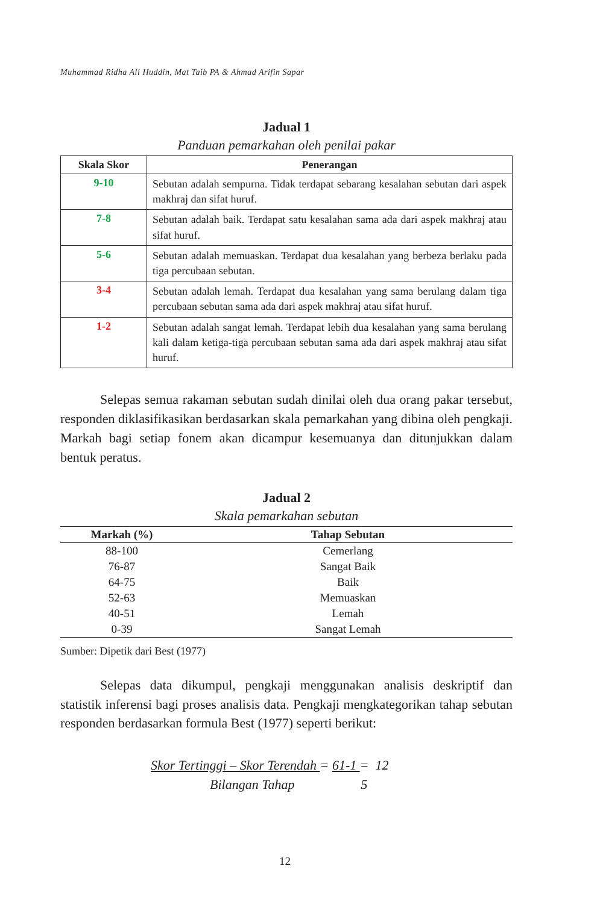Muhammad Ridha Ali Huddin, Mat Taib PA & Ahmad Arifin Sapar
Jadual 1
Panduan pemarkahan oleh penilai pakar
| Skala Skor | Penerangan |
| --- | --- |
| 9-10 | Sebutan adalah sempurna. Tidak terdapat sebarang kesalahan sebutan dari aspek makhraj dan sifat huruf. |
| 7-8 | Sebutan adalah baik. Terdapat satu kesalahan sama ada dari aspek makhraj atau sifat huruf. |
| 5-6 | Sebutan adalah memuaskan. Terdapat dua kesalahan yang berbeza berlaku pada tiga percubaan sebutan. |
| 3-4 | Sebutan adalah lemah. Terdapat dua kesalahan yang sama berulang dalam tiga percubaan sebutan sama ada dari aspek makhraj atau sifat huruf. |
| 1-2 | Sebutan adalah sangat lemah. Terdapat lebih dua kesalahan yang sama berulang kali dalam ketiga-tiga percubaan sebutan sama ada dari aspek makhraj atau sifat huruf. |
Selepas semua rakaman sebutan sudah dinilai oleh dua orang pakar tersebut, responden diklasifikasikan berdasarkan skala pemarkahan yang dibina oleh pengkaji. Markah bagi setiap fonem akan dicampur kesemuanya dan ditunjukkan dalam bentuk peratus.
Jadual 2
Skala pemarkahan sebutan
| Markah (%) | Tahap Sebutan |
| --- | --- |
| 88-100 | Cemerlang |
| 76-87 | Sangat Baik |
| 64-75 | Baik |
| 52-63 | Memuaskan |
| 40-51 | Lemah |
| 0-39 | Sangat Lemah |
Sumber: Dipetik dari Best (1977)
Selepas data dikumpul, pengkaji menggunakan analisis deskriptif dan statistik inferensi bagi proses analisis data. Pengkaji mengkategorikan tahap sebutan responden berdasarkan formula Best (1977) seperti berikut:
Skor Tertinggi – Skor Terendah = 61-1 = 12
Bilangan Tahap 5
12